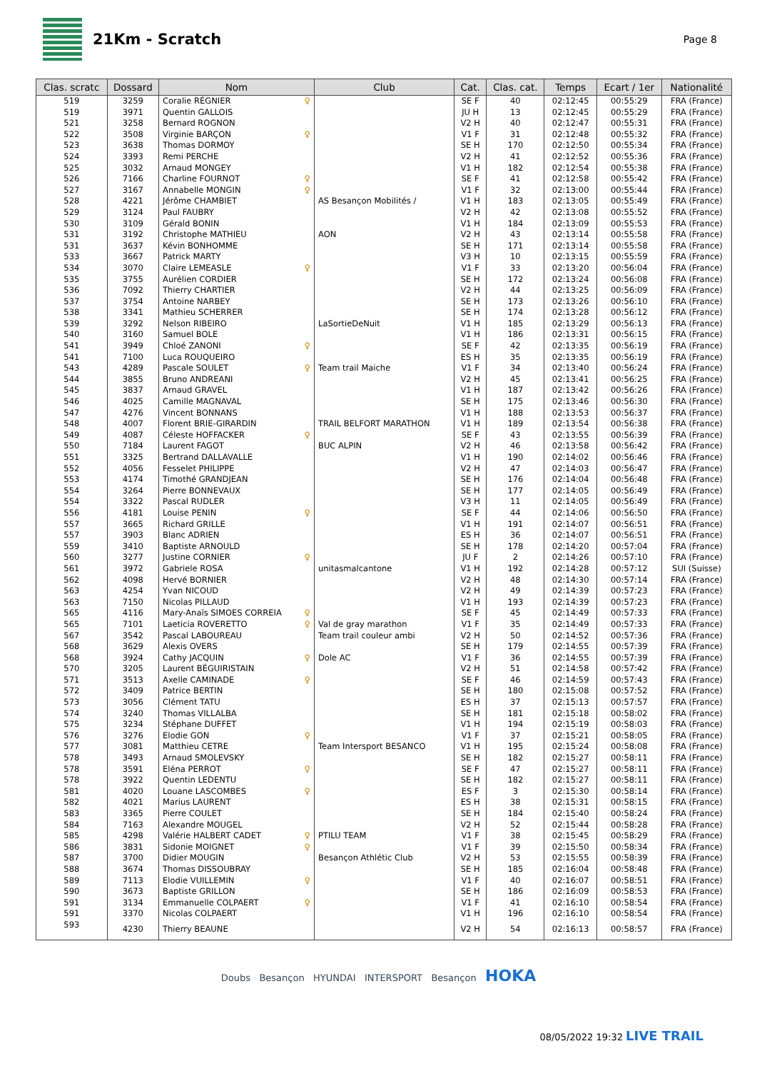21Km - Scratch
Page 8
| Clas. scratc | Dossard | Nom | Club | Cat. | Clas. cat. | Temps | Ecart / 1er | Nationalité |
| --- | --- | --- | --- | --- | --- | --- | --- | --- |
| 519 | 3259 | Coralie RÉGNIER ♀ | | SE F | 40 | 02:12:45 | 00:55:29 | FRA (France) |
| 519 | 3971 | Quentin GALLOIS | | JU H | 13 | 02:12:45 | 00:55:29 | FRA (France) |
| 521 | 3258 | Bernard ROGNON | | V2 H | 40 | 02:12:47 | 00:55:31 | FRA (France) |
| 522 | 3508 | Virginie BARÇON ♀ | | V1 F | 31 | 02:12:48 | 00:55:32 | FRA (France) |
| 523 | 3638 | Thomas DORMOY | | SE H | 170 | 02:12:50 | 00:55:34 | FRA (France) |
| 524 | 3393 | Remi PERCHE | | V2 H | 41 | 02:12:52 | 00:55:36 | FRA (France) |
| 525 | 3032 | Arnaud MONGEY | | V1 H | 182 | 02:12:54 | 00:55:38 | FRA (France) |
| 526 | 7166 | Charline FOURNOT ♀ | | SE F | 41 | 02:12:58 | 00:55:42 | FRA (France) |
| 527 | 3167 | Annabelle MONGIN ♀ | | V1 F | 32 | 02:13:00 | 00:55:44 | FRA (France) |
| 528 | 4221 | Jérôme CHAMBIET | AS Besançon Mobilités / | V1 H | 183 | 02:13:05 | 00:55:49 | FRA (France) |
| 529 | 3124 | Paul FAUBRY | | V2 H | 42 | 02:13:08 | 00:55:52 | FRA (France) |
| 530 | 3109 | Gérald BONIN | | V1 H | 184 | 02:13:09 | 00:55:53 | FRA (France) |
| 531 | 3192 | Christophe MATHIEU | AON | V2 H | 43 | 02:13:14 | 00:55:58 | FRA (France) |
| 531 | 3637 | Kévin BONHOMME | | SE H | 171 | 02:13:14 | 00:55:58 | FRA (France) |
| 533 | 3667 | Patrick MARTY | | V3 H | 10 | 02:13:15 | 00:55:59 | FRA (France) |
| 534 | 3070 | Claire LEMEASLE ♀ | | V1 F | 33 | 02:13:20 | 00:56:04 | FRA (France) |
| 535 | 3755 | Aurélien CORDIER | | SE H | 172 | 02:13:24 | 00:56:08 | FRA (France) |
| 536 | 7092 | Thierry CHARTIER | | V2 H | 44 | 02:13:25 | 00:56:09 | FRA (France) |
| 537 | 3754 | Antoine NARBEY | | SE H | 173 | 02:13:26 | 00:56:10 | FRA (France) |
| 538 | 3341 | Mathieu SCHERRER | | SE H | 174 | 02:13:28 | 00:56:12 | FRA (France) |
| 539 | 3292 | Nelson RIBEIRO | LaSortieDeNuit | V1 H | 185 | 02:13:29 | 00:56:13 | FRA (France) |
| 540 | 3160 | Samuel BOLE | | V1 H | 186 | 02:13:31 | 00:56:15 | FRA (France) |
| 541 | 3949 | Chloé ZANONI ♀ | | SE F | 42 | 02:13:35 | 00:56:19 | FRA (France) |
| 541 | 7100 | Luca ROUQUEIRO | | ES H | 35 | 02:13:35 | 00:56:19 | FRA (France) |
| 543 | 4289 | Pascale SOULET ♀ | Team trail Maiche | V1 F | 34 | 02:13:40 | 00:56:24 | FRA (France) |
| 544 | 3855 | Bruno ANDREANI | | V2 H | 45 | 02:13:41 | 00:56:25 | FRA (France) |
| 545 | 3837 | Arnaud GRAVEL | | V1 H | 187 | 02:13:42 | 00:56:26 | FRA (France) |
| 546 | 4025 | Camille MAGNAVAL | | SE H | 175 | 02:13:46 | 00:56:30 | FRA (France) |
| 547 | 4276 | Vincent BONNANS | | V1 H | 188 | 02:13:53 | 00:56:37 | FRA (France) |
| 548 | 4007 | Florent BRIE-GIRARDIN | TRAIL BELFORT MARATHON | V1 H | 189 | 02:13:54 | 00:56:38 | FRA (France) |
| 549 | 4087 | Céleste HOFFACKER ♀ | | SE F | 43 | 02:13:55 | 00:56:39 | FRA (France) |
| 550 | 7184 | Laurent FAGOT | BUC ALPIN | V2 H | 46 | 02:13:58 | 00:56:42 | FRA (France) |
| 551 | 3325 | Bertrand DALLAVALLE | | V1 H | 190 | 02:14:02 | 00:56:46 | FRA (France) |
| 552 | 4056 | Fesselet PHILIPPE | | V2 H | 47 | 02:14:03 | 00:56:47 | FRA (France) |
| 553 | 4174 | Timothé GRANDJEAN | | SE H | 176 | 02:14:04 | 00:56:48 | FRA (France) |
| 554 | 3264 | Pierre BONNEVAUX | | SE H | 177 | 02:14:05 | 00:56:49 | FRA (France) |
| 554 | 3322 | Pascal RUDLER | | V3 H | 11 | 02:14:05 | 00:56:49 | FRA (France) |
| 556 | 4181 | Louise PENIN ♀ | | SE F | 44 | 02:14:06 | 00:56:50 | FRA (France) |
| 557 | 3665 | Richard GRILLE | | V1 H | 191 | 02:14:07 | 00:56:51 | FRA (France) |
| 557 | 3903 | Blanc ADRIEN | | ES H | 36 | 02:14:07 | 00:56:51 | FRA (France) |
| 559 | 3410 | Baptiste ARNOULD | | SE H | 178 | 02:14:20 | 00:57:04 | FRA (France) |
| 560 | 3277 | Justine CORNIER ♀ | | JU F | 2 | 02:14:26 | 00:57:10 | FRA (France) |
| 561 | 3972 | Gabriele ROSA | unitasmalcantone | V1 H | 192 | 02:14:28 | 00:57:12 | SUI (Suisse) |
| 562 | 4098 | Hervé BORNIER | | V2 H | 48 | 02:14:30 | 00:57:14 | FRA (France) |
| 563 | 4254 | Yvan NICOUD | | V2 H | 49 | 02:14:39 | 00:57:23 | FRA (France) |
| 563 | 7150 | Nicolas PILLAUD | | V1 H | 193 | 02:14:39 | 00:57:23 | FRA (France) |
| 565 | 4116 | Mary-Anaïs SIMOES CORREIA ♀ | | SE F | 45 | 02:14:49 | 00:57:33 | FRA (France) |
| 565 | 7101 | Laeticia ROVERETTO ♀ | Val de gray marathon | V1 F | 35 | 02:14:49 | 00:57:33 | FRA (France) |
| 567 | 3542 | Pascal LABOUREAU | Team trail couleur ambi | V2 H | 50 | 02:14:52 | 00:57:36 | FRA (France) |
| 568 | 3629 | Alexis OVERS | | SE H | 179 | 02:14:55 | 00:57:39 | FRA (France) |
| 568 | 3924 | Cathy JACQUIN ♀ | Dole AC | V1 F | 36 | 02:14:55 | 00:57:39 | FRA (France) |
| 570 | 3205 | Laurent BÉGUIRISTAIN | | V2 H | 51 | 02:14:58 | 00:57:42 | FRA (France) |
| 571 | 3513 | Axelle CAMINADE ♀ | | SE F | 46 | 02:14:59 | 00:57:43 | FRA (France) |
| 572 | 3409 | Patrice BERTIN | | SE H | 180 | 02:15:08 | 00:57:52 | FRA (France) |
| 573 | 3056 | Clément TATU | | ES H | 37 | 02:15:13 | 00:57:57 | FRA (France) |
| 574 | 3240 | Thomas VILLALBA | | SE H | 181 | 02:15:18 | 00:58:02 | FRA (France) |
| 575 | 3234 | Stéphane DUFFET | | V1 H | 194 | 02:15:19 | 00:58:03 | FRA (France) |
| 576 | 3276 | Elodie GON ♀ | | V1 F | 37 | 02:15:21 | 00:58:05 | FRA (France) |
| 577 | 3081 | Matthieu CETRE | Team Intersport BESANCO | V1 H | 195 | 02:15:24 | 00:58:08 | FRA (France) |
| 578 | 3493 | Arnaud SMOLEVSKY | | SE H | 182 | 02:15:27 | 00:58:11 | FRA (France) |
| 578 | 3591 | Eléna PERROT ♀ | | SE F | 47 | 02:15:27 | 00:58:11 | FRA (France) |
| 578 | 3922 | Quentin LEDENTU | | SE H | 182 | 02:15:27 | 00:58:11 | FRA (France) |
| 581 | 4020 | Louane LASCOMBES ♀ | | ES F | 3 | 02:15:30 | 00:58:14 | FRA (France) |
| 582 | 4021 | Marius LAURENT | | ES H | 38 | 02:15:31 | 00:58:15 | FRA (France) |
| 583 | 3365 | Pierre COULET | | SE H | 184 | 02:15:40 | 00:58:24 | FRA (France) |
| 584 | 7163 | Alexandre MOUGEL | | V2 H | 52 | 02:15:44 | 00:58:28 | FRA (France) |
| 585 | 4298 | Valérie HALBERT CADET ♀ | PTILU TEAM | V1 F | 38 | 02:15:45 | 00:58:29 | FRA (France) |
| 586 | 3831 | Sidonie MOIGNET ♀ | | V1 F | 39 | 02:15:50 | 00:58:34 | FRA (France) |
| 587 | 3700 | Didier MOUGIN | Besançon Athlétic Club | V2 H | 53 | 02:15:55 | 00:58:39 | FRA (France) |
| 588 | 3674 | Thomas DISSOUBRAY | | SE H | 185 | 02:16:04 | 00:58:48 | FRA (France) |
| 589 | 7113 | Elodie VUILLEMIN ♀ | | V1 F | 40 | 02:16:07 | 00:58:51 | FRA (France) |
| 590 | 3673 | Baptiste GRILLON | | SE H | 186 | 02:16:09 | 00:58:53 | FRA (France) |
| 591 | 3134 | Emmanuelle COLPAERT ♀ | | V1 F | 41 | 02:16:10 | 00:58:54 | FRA (France) |
| 591 | 3370 | Nicolas COLPAERT | | V1 H | 196 | 02:16:10 | 00:58:54 | FRA (France) |
| 593 | 4230 | Thierry BEAUNE | | V2 H | 54 | 02:16:13 | 00:58:57 | FRA (France) |
Doubs Besançon HYUNDAI INTERSPORT Besançon HOKA
08/05/2022 19:32 LIVE TRAIL